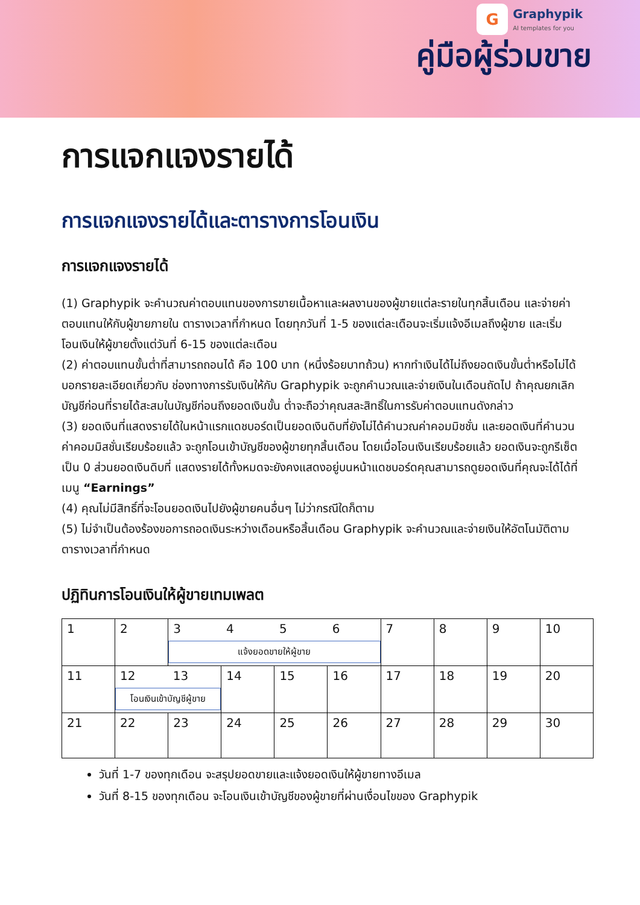G
Graphypik
AI templates for you
คู่มือผู้ร่วมขาย
การแจกแจงรายได้
การแจกแจงรายได้และตารางการโอนเงิน
การแจกแจงรายได้
(1) Graphypik จะคำนวณค่าตอบแทนของการขายเนื้อหาและผลงานของผู้ขายแต่ละรายในทุกสิ้นเดือน และจ่ายค่าตอบแทนให้กับผู้ขายภายใน ตารางเวลาที่กำหนด โดยทุกวันที่ 1-5 ของแต่ละเดือนจะเริ่มแจ้งอีเมลถึงผู้ขาย และเริ่มโอนเงินให้ผู้ขายตั้งแต่วันที่ 6-15 ของแต่ละเดือน
(2) ค่าตอบแทนขั้นต่ำที่สามารถถอนได้ คือ 100 บาท (หนึ่งร้อยบาทถ้วน) หากทำเงินได้ไม่ถึงยอดเงินขั้นต่ำหรือไม่ได้บอกรายละเอียดเกี่ยวกับ ช่องทางการรับเงินให้กับ Graphypik จะถูกคำนวณและจ่ายเงินในเดือนถัดไป ถ้าคุณยกเลิกบัญชีก่อนที่รายได้สะสมในบัญชีก่อนถึงยอดเงินขั้น ต่ำจะถือว่าคุณสละสิทธิ์ในการรับค่าตอบแทนดังกล่าว
(3) ยอดเงินที่แสดงรายได้ในหน้าแรกแดชบอร์ดเป็นยอดเงินดิบที่ยังไม่ได้คำนวณค่าคอมมิชชั่น และยอดเงินที่คำนวนค่าคอมมิสชั่นเรียบร้อยแล้ว จะถูกโอนเข้าบัญชีของผู้ขายทุกสิ้นเดือน โดยเมื่อโอนเงินเรียบร้อยแล้ว ยอดเงินจะถูกรีเซ็ตเป็น 0 ส่วนยอดเงินดิบที่ แสดงรายได้ทั้งหมดจะยังคงแสดงอยู่บนหน้าแดชบอร์ดคุณสามารถดูยอดเงินที่คุณจะได้ได้ที่เมนู “Earnings”
(4) คุณไม่มีสิทธิ์ที่จะโอนยอดเงินไปยังผู้ขายคนอื่นๆ ไม่ว่ากรณีใดก็ตาม
(5) ไม่จำเป็นต้องร้องขอการถอดเงินระหว่างเดือนหรือสิ้นเดือน Graphypik จะคำนวณและจ่ายเงินให้อัตโนมัติตามตารางเวลาที่กำหนด
ปฏิทินการโอนเงินให้ผู้ขายเทมเพลต
| 1 | 2 | 3 4 5 6 แจ้งยอดขายให้ผู้ขาย | | | | 7 | 8 | 9 | 10 |
| 11 | 12 13 โอนเงินเข้าบัญชีผู้ขาย | | 14 | 15 | 16 | 17 | 18 | 19 | 20 |
| 21 | 22 | 23 | 24 | 25 | 26 | 27 | 28 | 29 | 30 |
วันที่ 1-7 ของทุกเดือน จะสรุปยอดขายและแจ้งยอดเงินให้ผู้ขายทางอีเมล
วันที่ 8-15 ของทุกเดือน จะโอนเงินเข้าบัญชีของผู้ขายที่ผ่านเงื่อนไขของ Graphypik